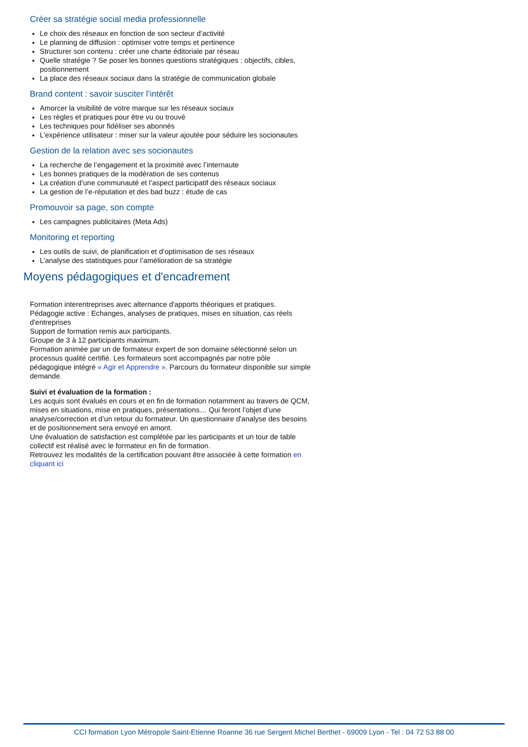Créer sa stratégie social media professionnelle
Le choix des réseaux en fonction de son secteur d’activité
Le planning de diffusion : optimiser votre temps et pertinence
Structurer son contenu : créer une charte éditoriale par réseau
Quelle stratégie ? Se poser les bonnes questions stratégiques : objectifs, cibles, positionnement
La place des réseaux sociaux dans la stratégie de communication globale
Brand content : savoir susciter l’intérêt
Amorcer la visibilité de votre marque sur les réseaux sociaux
Les règles et pratiques pour être vu ou trouvé
Les techniques pour fidéliser ses abonnés
L’expérience utilisateur : miser sur la valeur ajoutée pour séduire les socionautes
Gestion de la relation avec ses socionautes
La recherche de l’engagement et la proximité avec l’internaute
Les bonnes pratiques de la modération de ses contenus
La création d’une communauté et l’aspect participatif des réseaux sociaux
La gestion de l’e-réputation et des bad buzz : étude de cas
Promouvoir sa page, son compte
Les campagnes publicitaires (Meta Ads)
Monitoring et reporting
Les outils de suivi, de planification et d’optimisation de ses réseaux
L’analyse des statistiques pour l’amélioration de sa stratégie
Moyens pédagogiques et d'encadrement
Formation interentreprises avec alternance d'apports théoriques et pratiques.
Pédagogie active : Echanges, analyses de pratiques, mises en situation, cas réels d'entreprises
Support de formation remis aux participants.
Groupe de 3 à 12 participants maximum.
Formation animée par un de formateur expert de son domaine sélectionné selon un processus qualité certifié. Les formateurs sont accompagnés par notre pôle pédagogique intégré « Agir et Apprendre ». Parcours du formateur disponible sur simple demande.
Suivi et évaluation de la formation :
Les acquis sont évalués en cours et en fin de formation notamment au travers de QCM, mises en situations, mise en pratiques, présentations… Qui feront l’objet d’une analyse/correction et d’un retour du formateur. Un questionnaire d'analyse des besoins et de positionnement sera envoyé en amont.
Une évaluation de satisfaction est complétée par les participants et un tour de table collectif est réalisé avec le formateur en fin de formation.
Retrouvez les modalités de la certification pouvant être associée à cette formation en cliquant ici
CCI formation Lyon Métropole Saint-Etienne Roanne 36 rue Sergent Michel Berthet - 69009 Lyon - Tel : 04 72 53 88 00